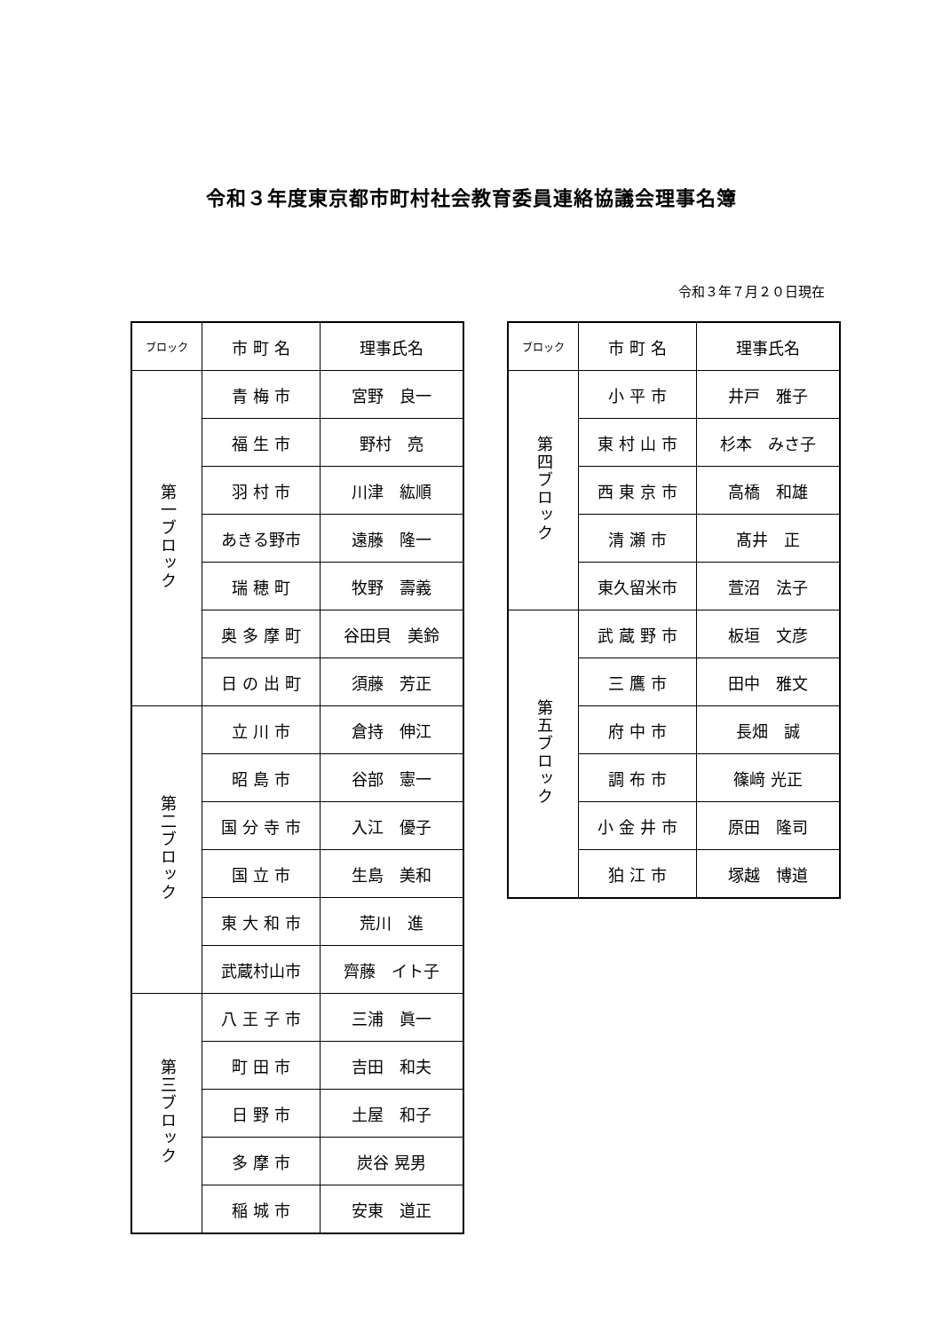令和３年度東京都市町村社会教育委員連絡協議会理事名簿
令和３年７月２０日現在
| ブロック | 市 町 名 | 理事氏名 |
| --- | --- | --- |
| 第一ブロック | 青 梅 市 | 宮野 良一 |
| | 福 生 市 | 野村 亮 |
| | 羽 村 市 | 川津 紘順 |
| | あきる野市 | 遠藤 隆一 |
| | 瑞 穂 町 | 牧野 壽義 |
| | 奥 多 摩 町 | 谷田貝 美鈴 |
| | 日 の 出 町 | 須藤 芳正 |
| 第二ブロック | 立 川 市 | 倉持 伸江 |
| | 昭 島 市 | 谷部 憲一 |
| | 国 分 寺 市 | 入江 優子 |
| | 国 立 市 | 生島 美和 |
| | 東 大 和 市 | 荒川 進 |
| | 武蔵村山市 | 齊藤 イト子 |
| 第三ブロック | 八 王 子 市 | 三浦 眞一 |
| | 町 田 市 | 吉田 和夫 |
| | 日 野 市 | 土屋 和子 |
| | 多 摩 市 | 炭谷 晃男 |
| | 稲 城 市 | 安東 道正 |
| ブロック | 市 町 名 | 理事氏名 |
| --- | --- | --- |
| 第四ブロック | 小 平 市 | 井戸 雅子 |
| | 東 村 山 市 | 杉本 みさ子 |
| | 西 東 京 市 | 高橋 和雄 |
| | 清 瀬 市 | 髙井 正 |
| | 東久留米市 | 萱沼 法子 |
| 第五ブロック | 武 蔵 野 市 | 板垣 文彦 |
| | 三 鷹 市 | 田中 雅文 |
| | 府 中 市 | 長畑 誠 |
| | 調 布 市 | 篠﨑 光正 |
| | 小 金 井 市 | 原田 隆司 |
| | 狛 江 市 | 塚越 博道 |